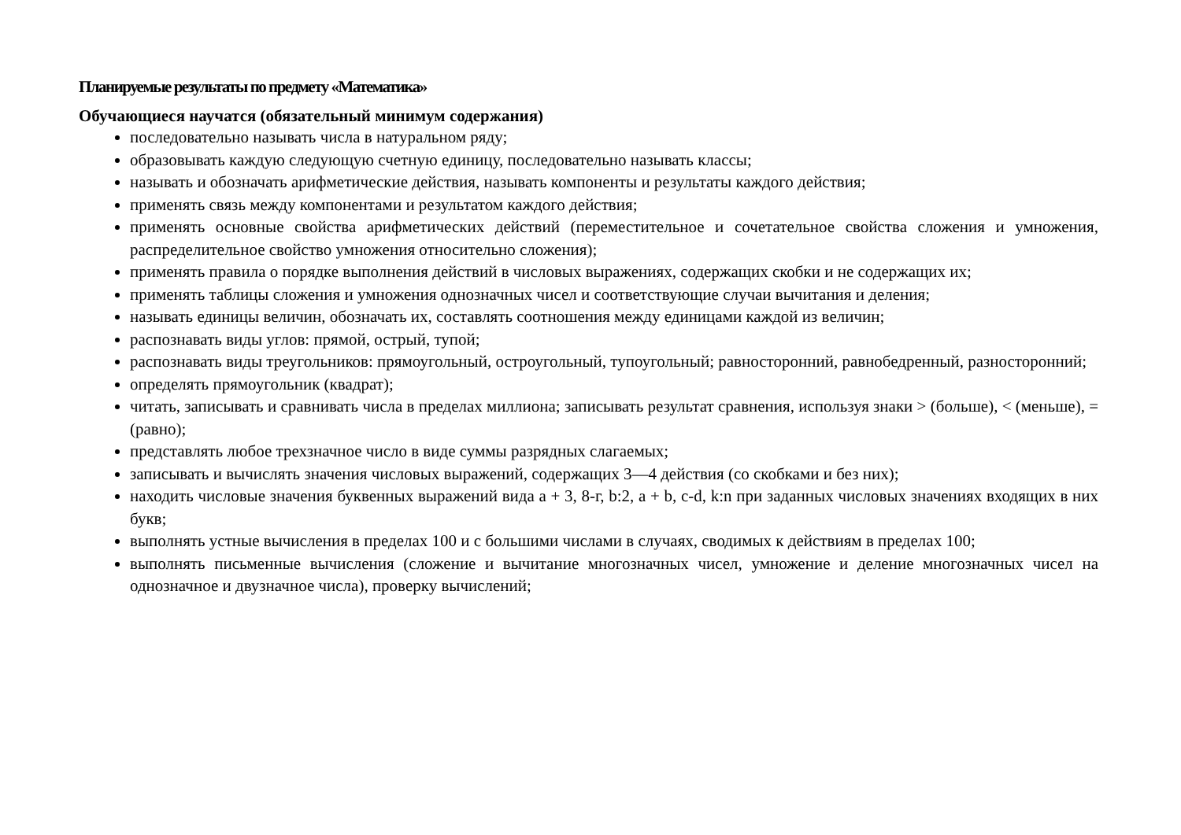Планируемые результаты по предмету «Математика»
Обучающиеся научатся (обязательный минимум содержания)
последовательно называть числа в натуральном ряду;
образовывать каждую следующую счетную единицу, последовательно называть классы;
называть и обозначать арифметические действия, называть компоненты и результаты каждого действия;
применять связь между компонентами и результатом каждого действия;
применять основные свойства арифметических действий (переместительное и сочетательное свойства сложения и умножения, распределительное свойство умножения относительно сложения);
применять правила о порядке выполнения действий в числовых выражениях, содержащих скобки и не содержащих их;
применять таблицы сложения и умножения однозначных чисел и соответствующие случаи вычитания и деления;
называть единицы величин, обозначать их, составлять соотношения между единицами каждой из величин;
распознавать виды углов: прямой, острый, тупой;
распознавать виды треугольников: прямоугольный, остроугольный, тупоугольный; равносторонний, равнобедренный, разносторонний;
определять прямоугольник (квадрат);
читать, записывать и сравнивать числа в пределах миллиона; записывать результат сравнения, используя знаки > (больше), < (меньше), = (равно);
представлять любое трехзначное число в виде суммы разрядных слагаемых;
записывать и вычислять значения числовых выражений, содержащих 3—4 действия (со скобками и без них);
находить числовые значения буквенных выражений вида а + 3, 8-г, b:2, а + b, с-d, k:n при заданных числовых значениях входящих в них букв;
выполнять устные вычисления в пределах 100 и с большими числами в случаях, сводимых к действиям в пределах 100;
выполнять письменные вычисления (сложение и вычитание многозначных чисел, умножение и деление многозначных чисел на однозначное и двузначное числа), проверку вычислений;